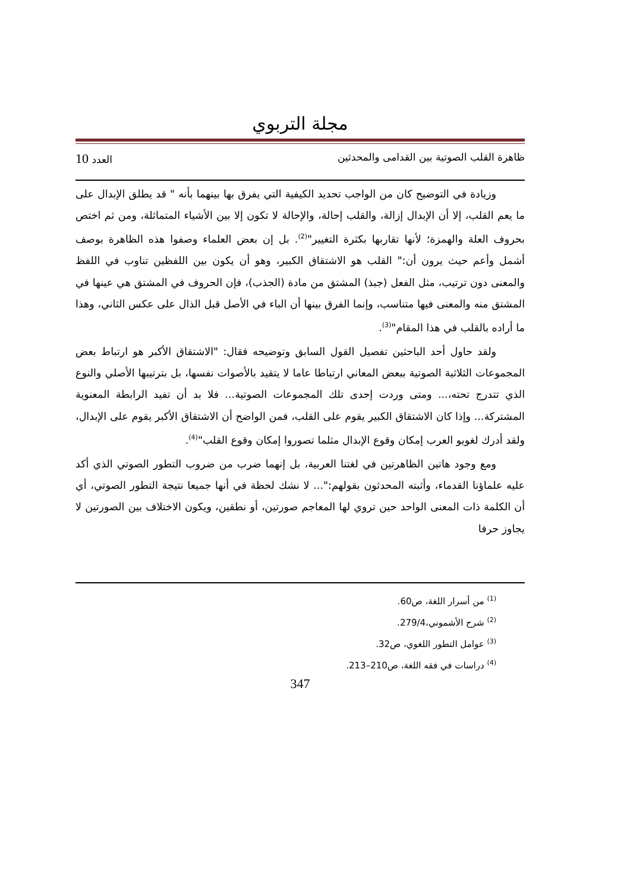مجلة التربوي
ظاهرة القلب الصوتية بين القدامى والمحدثين العدد 10
وزيادة في التوضيح كان من الواجب تحديد الكيفية التي يفرق بها بينهما بأنه " قد يطلق الإبدال على ما يعم القلب، إلا أن الإبدال إزالة، والقلب إحالة، والإحالة لا تكون إلا بين الأشياء المتماثلة، ومن ثم اختص بحروف العلة والهمزة؛ لأنها تقاربها بكثرة التغيير"<sup>(2)</sup>. بل إن بعض العلماء وصفوا هذه الظاهرة بوصف أشمل وأعم حيث يرون أن:" القلب هو الاشتقاق الكبير، وهو أن يكون بين اللفظين تناوب في اللفظ والمعنى دون ترتيب، مثل الفعل (جبذ) المشتق من مادة (الجذب)، فإن الحروف في المشتق هي عينها في المشتق منه والمعنى فيها متناسب، وإنما الفرق بينها أن الباء في الأصل قبل الذال على عكس الثاني، وهذا ما أراده بالقلب في هذا المقام"<sup>(3)</sup>.
ولقد حاول أحد الباحثين تفصيل القول السابق وتوضيحه فقال: "الاشتقاق الأكبر هو ارتباط بعض المجموعات الثلاثية الصوتية ببعض المعاني ارتباطا عاما لا يتقيد بالأصوات نفسها، بل بترتيبها الأصلي والنوع الذي تتدرج تحته،... ومتى وردت إحدى تلك المجموعات الصوتية... فلا بد أن تفيد الرابطة المعنوية المشتركة... وإذا كان الاشتقاق الكبير يقوم على القلب، فمن الواضح أن الاشتقاق الأكبر يقوم على الإبدال، ولقد أدرك لغويو العرب إمكان وقوع الإبدال مثلما تصوروا إمكان وقوع القلب"<sup>(4)</sup>.
ومع وجود هاتين الظاهرتين في لغتنا العربية، بل إنهما ضرب من ضروب التطور الصوتي الذي أكد عليه علماؤنا القدماء، وأثبته المحدثون بقولهم:"... لا نشك لحظة في أنها جميعا نتيجة التطور الصوتي، أي أن الكلمة ذات المعنى الواحد حين تروي لها المعاجم صورتين، أو نطقين، ويكون الاختلاف بين الصورتين لا يجاوز حرفا
<sup>(1)</sup> من أسرار اللغة، ص60.
<sup>(2)</sup> شرح الأشموني،279/4.
<sup>(3)</sup> عوامل التطور اللغوي، ص32.
<sup>(4)</sup> دراسات في فقه اللغة، ص210–213.
347